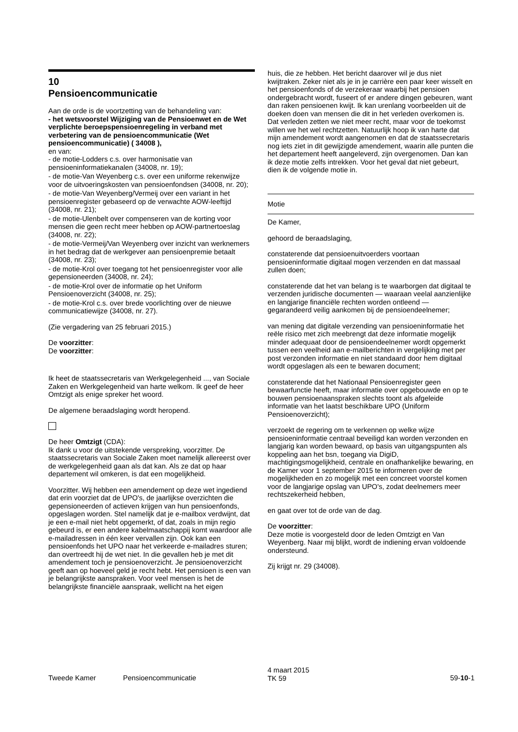10
Pensioencommunicatie
Aan de orde is de voortzetting van de behandeling van:
- het wetsvoorstel Wijziging van de Pensioenwet en de Wet verplichte beroepspensioenregeling in verband met verbetering van de pensioencommunicatie (Wet pensioencommunicatie) ( 34008 ),
en van:
- de motie-Lodders c.s. over harmonisatie van pensioeninformatiekanalen (34008, nr. 19);
- de motie-Van Weyenberg c.s. over een uniforme rekenwijze voor de uitvoeringskosten van pensioenfondsen (34008, nr. 20);
- de motie-Van Weyenberg/Vermeij over een variant in het pensioenregister gebaseerd op de verwachte AOW-leeftijd (34008, nr. 21);
- de motie-Ulenbelt over compenseren van de korting voor mensen die geen recht meer hebben op AOW-partnertoeslag (34008, nr. 22);
- de motie-Vermeij/Van Weyenberg over inzicht van werknemers in het bedrag dat de werkgever aan pensioenpremie betaalt (34008, nr. 23);
- de motie-Krol over toegang tot het pensioenregister voor alle gepensioneerden (34008, nr. 24);
- de motie-Krol over de informatie op het Uniform Pensioenoverzicht (34008, nr. 25);
- de motie-Krol c.s. over brede voorlichting over de nieuwe communicatiewijze (34008, nr. 27).
(Zie vergadering van 25 februari 2015.)
De voorzitter:
De voorzitter:
Ik heet de staatssecretaris van Werkgelegenheid ..., van Sociale Zaken en Werkgelegenheid van harte welkom. Ik geef de heer Omtzigt als enige spreker het woord.
De algemene beraadslaging wordt heropend.
De heer Omtzigt (CDA):
Ik dank u voor de uitstekende verspreking, voorzitter. De staatssecretaris van Sociale Zaken moet namelijk allereerst over de werkgelegenheid gaan als dat kan. Als ze dat op haar departement wil omkeren, is dat een mogelijkheid.
Voorzitter. Wij hebben een amendement op deze wet ingediend dat erin voorziet dat de UPO's, de jaarlijkse overzichten die gepensioneerden of actieven krijgen van hun pensioenfonds, opgeslagen worden. Stel namelijk dat je e-mailbox verdwijnt, dat je een e-mail niet hebt opgemerkt, of dat, zoals in mijn regio gebeurd is, er een andere kabelmaatschappij komt waardoor alle e-mailadressen in één keer vervallen zijn. Ook kan een pensioenfonds het UPO naar het verkeerde e-mailadres sturen; dan overtreedt hij de wet niet. In die gevallen heb je met dit amendement toch je pensioenoverzicht. Je pensioenoverzicht geeft aan op hoeveel geld je recht hebt. Het pensioen is een van je belangrijkste aanspraken. Voor veel mensen is het de belangrijkste financiële aanspraak, wellicht na het eigen
huis, die ze hebben. Het bericht daarover wil je dus niet kwijtraken. Zeker niet als je in je carrière een paar keer wisselt en het pensioenfonds of de verzekeraar waarbij het pensioen ondergebracht wordt, fuseert of er andere dingen gebeuren, want dan raken pensioenen kwijt. Ik kan urenlang voorbeelden uit de doeken doen van mensen die dit in het verleden overkomen is. Dat verleden zetten we niet meer recht, maar voor de toekomst willen we het wel rechtzetten. Natuurlijk hoop ik van harte dat mijn amendement wordt aangenomen en dat de staatssecretaris nog iets ziet in dit gewijzigde amendement, waarin alle punten die het departement heeft aangeleverd, zijn overgenomen. Dan kan ik deze motie zelfs intrekken. Voor het geval dat niet gebeurt, dien ik de volgende motie in.
Motie
De Kamer,
gehoord de beraadslaging,
constaterende dat pensioenuitvoerders voortaan pensioeninformatie digitaal mogen verzenden en dat massaal zullen doen;
constaterende dat het van belang is te waarborgen dat digitaal te verzenden juridische documenten — waaraan veelal aanzienlijke en langjarige financiële rechten worden ontleend — gegarandeerd veilig aankomen bij de pensioendeelnemer;
van mening dat digitale verzending van pensioeninformatie het reële risico met zich meebrengt dat deze informatie mogelijk minder adequaat door de pensioendeelnemer wordt opgemerkt tussen een veelheid aan e-mailberichten in vergelijking met per post verzonden informatie en niet standaard door hem digitaal wordt opgeslagen als een te bewaren document;
constaterende dat het Nationaal Pensioenregister geen bewaarfunctie heeft, maar informatie over opgebouwde en op te bouwen pensioenaanspraken slechts toont als afgeleide informatie van het laatst beschikbare UPO (Uniform Pensioenoverzicht);
verzoekt de regering om te verkennen op welke wijze pensioeninformatie centraal beveiligd kan worden verzonden en langjarig kan worden bewaard, op basis van uitgangspunten als koppeling aan het bsn, toegang via DigiD, machtigingsmogelijkheid, centrale en onafhankelijke bewaring, en de Kamer voor 1 september 2015 te informeren over de mogelijkheden en zo mogelijk met een concreet voorstel komen voor de langjarige opslag van UPO's, zodat deelnemers meer rechtszekerheid hebben,
en gaat over tot de orde van de dag.
De voorzitter:
Deze motie is voorgesteld door de leden Omtzigt en Van Weyenberg. Naar mij blijkt, wordt de indiening ervan voldoende ondersteund.
Zij krijgt nr. 29 (34008).
Tweede Kamer Pensioencommunicatie
4 maart 2015
TK 59
59-10-1